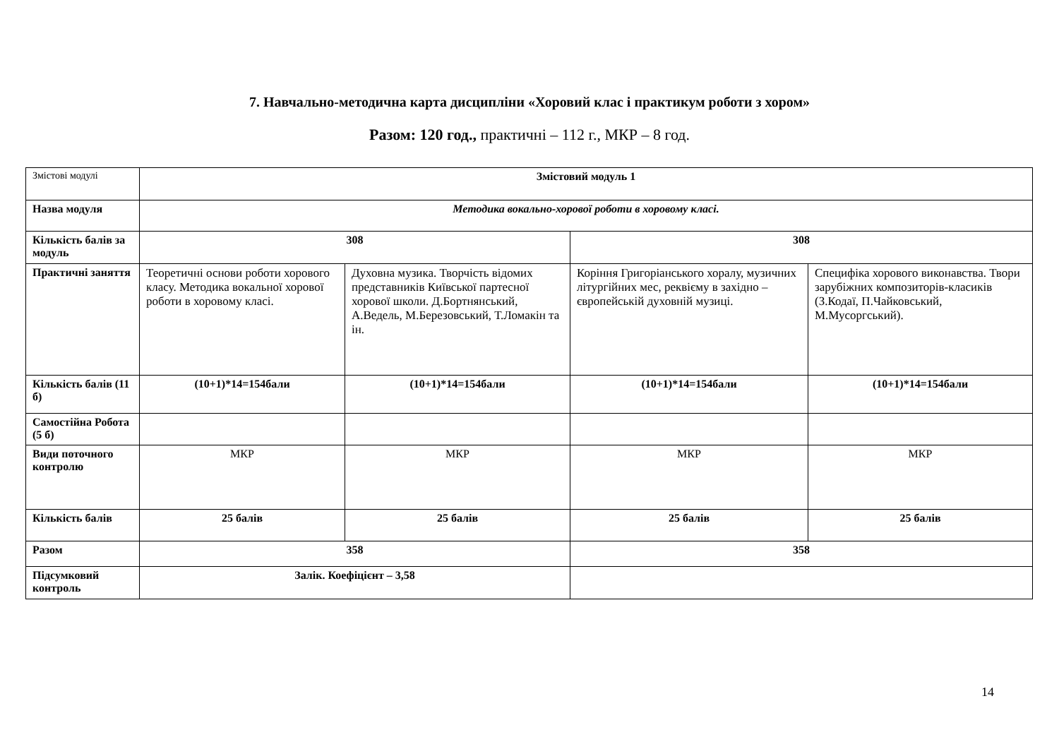7. Навчально-методична карта дисципліни «Хоровий клас і практикум роботи з хором»
Разом: 120 год., практичні – 112 г., МКР – 8 год.
| Змістові модулі | Змістовий модуль 1 | | | |
| Назва модуля | Методика вокально-хорової роботи в хоровому класі. | | | |
| Кількість балів за модуль | 308 | | 308 | |
| Практичні заняття | Теоретичні основи роботи хорового класу. Методика вокальної хорової роботи в хоровому класі. | Духовна музика. Творчість відомих представників Київської партесної хорової школи. Д.Бортнянський, А.Ведель, М.Березовський, Т.Ломакін та ін. | Коріння Григоріанського хоралу, музичних літургійних мес, реквієму в західно –європейській духовній музиці. | Специфіка хорового виконавства. Твори зарубіжних композиторів-класиків (З.Кодаї, П.Чайковський, М.Мусоргський). |
| Кількість балів (11 б) | (10+1)*14=154бали | (10+1)*14=154бали | (10+1)*14=154бали | (10+1)*14=154бали |
| Самостійна Робота (5 б) | | | | |
| Види поточного контролю | МКР | МКР | МКР | МКР |
| Кількість балів | 25 балів | 25 балів | 25 балів | 25 балів |
| Разом | 358 | | 358 | |
| Підсумковий контроль | Залік. Коефіцієнт – 3,58 | | | |
14